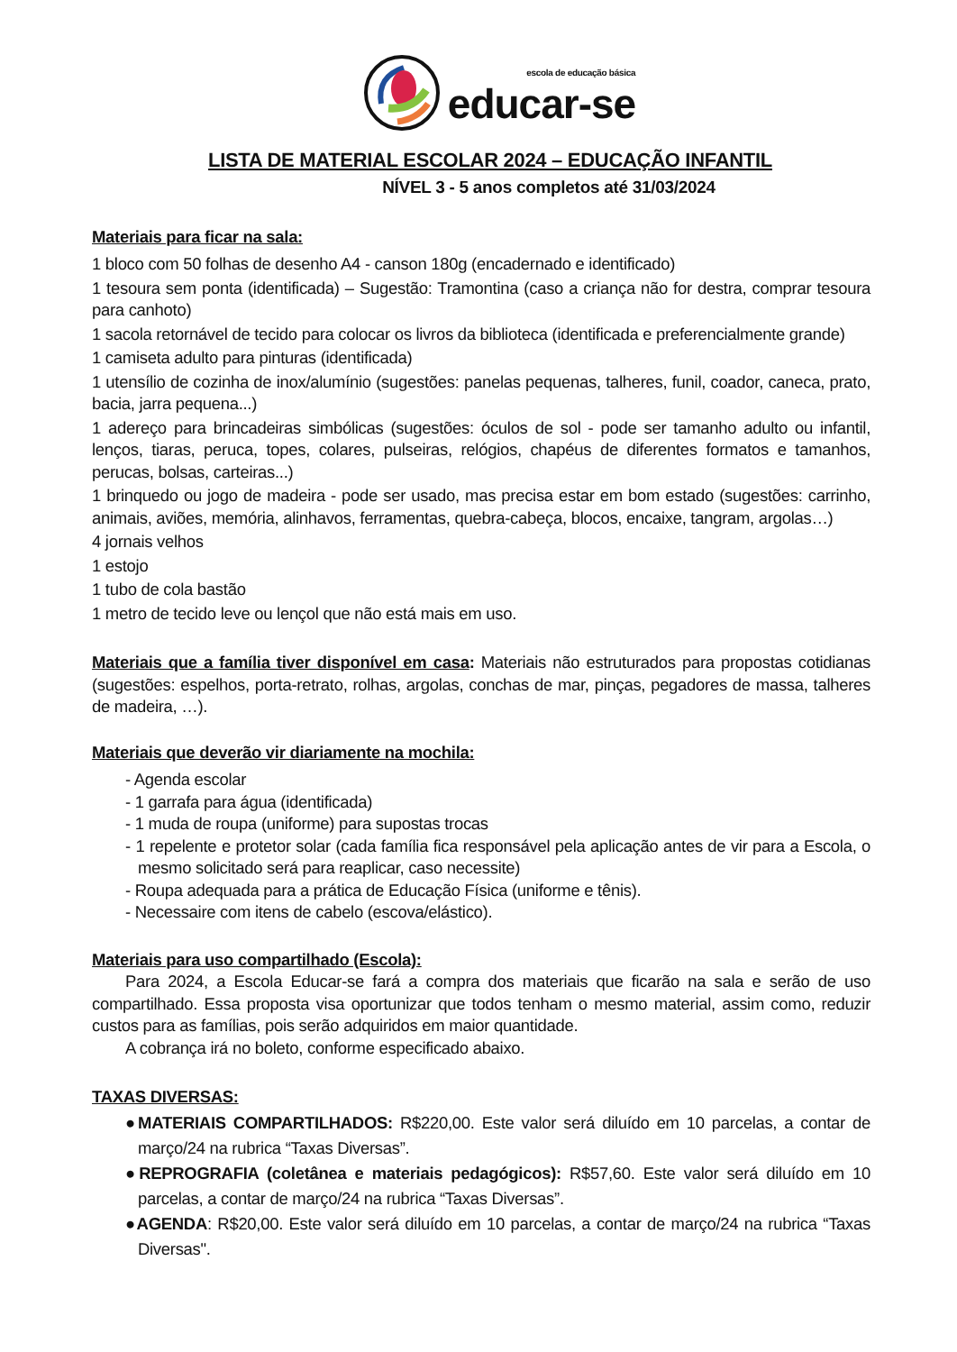escola de educação básica
educar-se
LISTA DE MATERIAL ESCOLAR 2024 – EDUCAÇÃO INFANTIL
NÍVEL 3 - 5 anos completos até 31/03/2024
Materiais para ficar na sala:
1 bloco com 50 folhas de desenho A4 - canson 180g (encadernado e identificado)
1 tesoura sem ponta (identificada) – Sugestão: Tramontina (caso a criança não for destra, comprar tesoura para canhoto)
1 sacola retornável de tecido para colocar os livros da biblioteca (identificada e preferencialmente grande)
1 camiseta adulto para pinturas (identificada)
1 utensílio de cozinha de inox/alumínio (sugestões: panelas pequenas, talheres, funil, coador, caneca, prato, bacia, jarra pequena...)
1 adereço para brincadeiras simbólicas (sugestões: óculos de sol - pode ser tamanho adulto ou infantil, lenços, tiaras, peruca, topes, colares, pulseiras, relógios, chapéus de diferentes formatos e tamanhos, perucas, bolsas, carteiras...)
1 brinquedo ou jogo de madeira - pode ser usado, mas precisa estar em bom estado (sugestões: carrinho, animais, aviões, memória, alinhavos, ferramentas, quebra-cabeça, blocos, encaixe, tangram, argolas…)
4 jornais velhos
1 estojo
1 tubo de cola bastão
1 metro de tecido leve ou lençol que não está mais em uso.
Materiais que a família tiver disponível em casa: Materiais não estruturados para propostas cotidianas (sugestões: espelhos, porta-retrato, rolhas, argolas, conchas de mar, pinças, pegadores de massa, talheres de madeira, …).
Materiais que deverão vir diariamente na mochila:
- Agenda escolar
- 1 garrafa para água (identificada)
- 1 muda de roupa (uniforme) para supostas trocas
- 1 repelente e protetor solar (cada família fica responsável pela aplicação antes de vir para a Escola, o mesmo solicitado será para reaplicar, caso necessite)
- Roupa adequada para a prática de Educação Física (uniforme e tênis).
- Necessaire com itens de cabelo (escova/elástico).
Materiais para uso compartilhado (Escola):
Para 2024, a Escola Educar-se fará a compra dos materiais que ficarão na sala e serão de uso compartilhado. Essa proposta visa oportunizar que todos tenham o mesmo material, assim como, reduzir custos para as famílias, pois serão adquiridos em maior quantidade.
A cobrança irá no boleto, conforme especificado abaixo.
TAXAS DIVERSAS:
●MATERIAIS COMPARTILHADOS: R$220,00. Este valor será diluído em 10 parcelas, a contar de março/24 na rubrica “Taxas Diversas”.
●REPROGRAFIA (coletânea e materiais pedagógicos): R$57,60. Este valor será diluído em 10 parcelas, a contar de março/24 na rubrica “Taxas Diversas”.
●AGENDA: R$20,00. Este valor será diluído em 10 parcelas, a contar de março/24 na rubrica “Taxas Diversas".